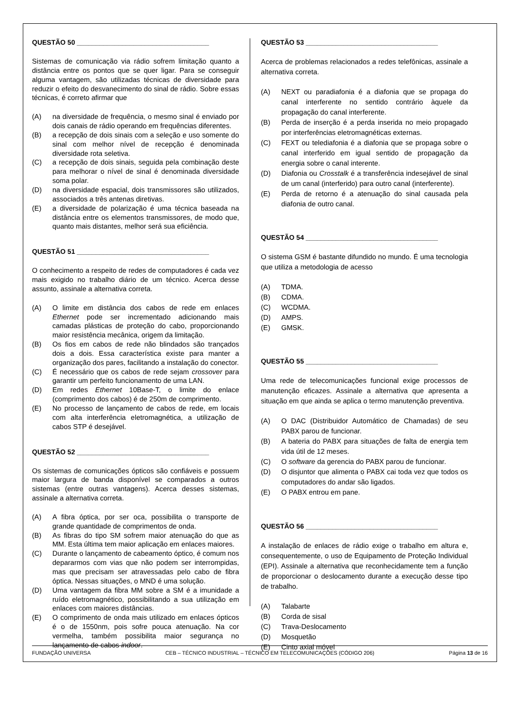QUESTÃO 50 ___________________________________
Sistemas de comunicação via rádio sofrem limitação quanto a distância entre os pontos que se quer ligar. Para se conseguir alguma vantagem, são utilizadas técnicas de diversidade para reduzir o efeito do desvanecimento do sinal de rádio. Sobre essas técnicas, é correto afirmar que
(A) na diversidade de frequência, o mesmo sinal é enviado por dois canais de rádio operando em frequências diferentes.
(B) a recepção de dois sinais com a seleção e uso somente do sinal com melhor nível de recepção é denominada diversidade rota seletiva.
(C) a recepção de dois sinais, seguida pela combinação deste para melhorar o nível de sinal é denominada diversidade soma polar.
(D) na diversidade espacial, dois transmissores são utilizados, associados a três antenas diretivas.
(E) a diversidade de polarização é uma técnica baseada na distância entre os elementos transmissores, de modo que, quanto mais distantes, melhor será sua eficiência.
QUESTÃO 51 ___________________________________
O conhecimento a respeito de redes de computadores é cada vez mais exigido no trabalho diário de um técnico. Acerca desse assunto, assinale a alternativa correta.
(A) O limite em distância dos cabos de rede em enlaces Ethernet pode ser incrementado adicionando mais camadas plásticas de proteção do cabo, proporcionando maior resistência mecânica, origem da limitação.
(B) Os fios em cabos de rede não blindados são trançados dois a dois. Essa característica existe para manter a organização dos pares, facilitando a instalação do conector.
(C) É necessário que os cabos de rede sejam crossover para garantir um perfeito funcionamento de uma LAN.
(D) Em redes Ethernet 10Base-T, o limite do enlace (comprimento dos cabos) é de 250m de comprimento.
(E) No processo de lançamento de cabos de rede, em locais com alta interferência eletromagnética, a utilização de cabos STP é desejável.
QUESTÃO 52 ___________________________________
Os sistemas de comunicações ópticos são confiáveis e possuem maior largura de banda disponível se comparados a outros sistemas (entre outras vantagens). Acerca desses sistemas, assinale a alternativa correta.
(A) A fibra óptica, por ser oca, possibilita o transporte de grande quantidade de comprimentos de onda.
(B) As fibras do tipo SM sofrem maior atenuação do que as MM. Esta última tem maior aplicação em enlaces maiores.
(C) Durante o lançamento de cabeamento óptico, é comum nos depararmos com vias que não podem ser interrompidas, mas que precisam ser atravessadas pelo cabo de fibra óptica. Nessas situações, o MND é uma solução.
(D) Uma vantagem da fibra MM sobre a SM é a imunidade a ruído eletromagnético, possibilitando a sua utilização em enlaces com maiores distâncias.
(E) O comprimento de onda mais utilizado em enlaces ópticos é o de 1550nm, pois sofre pouca atenuação. Na cor vermelha, também possibilita maior segurança no lançamento de cabos indoor.
QUESTÃO 53 ___________________________________
Acerca de problemas relacionados a redes telefônicas, assinale a alternativa correta.
(A) NEXT ou paradiafonia é a diafonia que se propaga do canal interferente no sentido contrário àquele da propagação do canal interferente.
(B) Perda de inserção é a perda inserida no meio propagado por interferências eletromagnéticas externas.
(C) FEXT ou telediafonia é a diafonia que se propaga sobre o canal interferido em igual sentido de propagação da energia sobre o canal interente.
(D) Diafonia ou Crosstalk é a transferência indesejável de sinal de um canal (interferido) para outro canal (interferente).
(E) Perda de retorno é a atenuação do sinal causada pela diafonia de outro canal.
QUESTÃO 54 ___________________________________
O sistema GSM é bastante difundido no mundo. É uma tecnologia que utiliza a metodologia de acesso
(A) TDMA.
(B) CDMA.
(C) WCDMA.
(D) AMPS.
(E) GMSK.
QUESTÃO 55 ___________________________________
Uma rede de telecomunicações funcional exige processos de manutenção eficazes. Assinale a alternativa que apresenta a situação em que ainda se aplica o termo manutenção preventiva.
(A) O DAC (Distribuidor Automático de Chamadas) de seu PABX parou de funcionar.
(B) A bateria do PABX para situações de falta de energia tem vida útil de 12 meses.
(C) O software da gerencia do PABX parou de funcionar.
(D) O disjuntor que alimenta o PABX cai toda vez que todos os computadores do andar são ligados.
(E) O PABX entrou em pane.
QUESTÃO 56 ___________________________________
A instalação de enlaces de rádio exige o trabalho em altura e, consequentemente, o uso de Equipamento de Proteção Individual (EPI). Assinale a alternativa que reconhecidamente tem a função de proporcionar o deslocamento durante a execução desse tipo de trabalho.
(A) Talabarte
(B) Corda de sisal
(C) Trava-Deslocamento
(D) Mosquetão
(E) Cinto axial móvel
FUNDAÇÃO UNIVERSA CEB – TÉCNICO INDUSTRIAL – TÉCNICO EM TELECOMUNICAÇÕES (CÓDIGO 206) Página 13 de 16